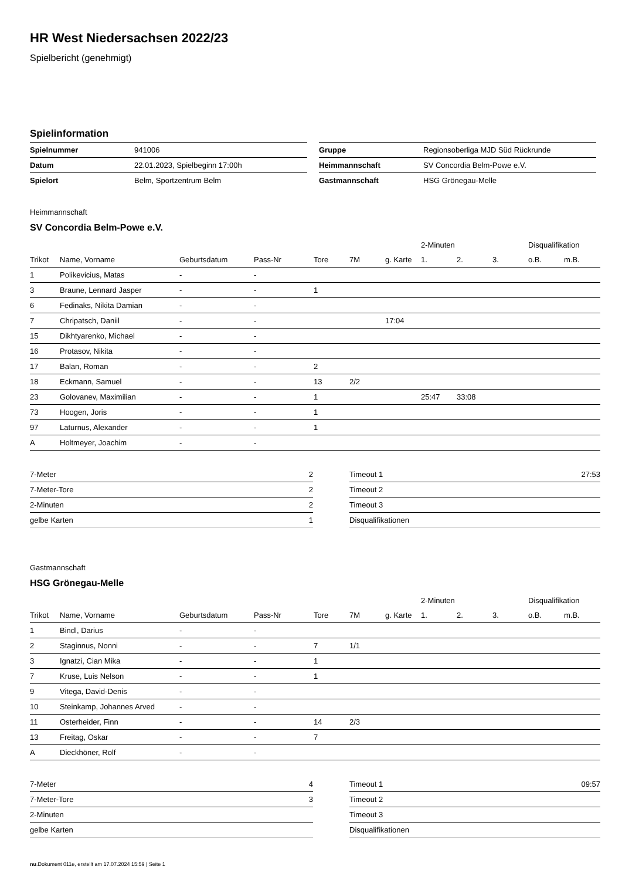HR West Niedersachsen 2022/23
Spielbericht (genehmigt)
Spielinformation
| Spielnummer | 941006 |
| Datum | 22.01.2023, Spielbeginn 17:00h |
| Spielort | Belm, Sportzentrum Belm |
| Gruppe | Regionsoberliga MJD Süd Rückrunde |
| Heimmannschaft | SV Concordia Belm-Powe e.V. |
| Gastmannschaft | HSG Grönegau-Melle |
Heimmannschaft
SV Concordia Belm-Powe e.V.
| | | | | | | | 2-Minuten | | | Disqualifikation | |
| --- | --- | --- | --- | --- | --- | --- | --- | --- | --- | --- | --- |
| Trikot | Name, Vorname | Geburtsdatum | Pass-Nr | Tore | 7M | g. Karte | 1. | 2. | 3. | o.B. | m.B. |
| 1 | Polikevicius, Matas | - | - | | | | | | | | |
| 3 | Braune, Lennard Jasper | - | - | 1 | | | | | | | |
| 6 | Fedinaks, Nikita Damian | - | - | | | | | | | | |
| 7 | Chripatsch, Daniil | - | - | | | 17:04 | | | | | |
| 15 | Dikhtyarenko, Michael | - | - | | | | | | | | |
| 16 | Protasov, Nikita | - | - | | | | | | | | |
| 17 | Balan, Roman | - | - | 2 | | | | | | | |
| 18 | Eckmann, Samuel | - | - | 13 | 2/2 | | | | | | |
| 23 | Golovanev, Maximilian | - | - | 1 | | | 25:47 | 33:08 | | | |
| 73 | Hoogen, Joris | - | - | 1 | | | | | | | |
| 97 | Laturnus, Alexander | - | - | 1 | | | | | | | |
| A | Holtmeyer, Joachim | - | - | | | | | | | | |
| 7-Meter | 2 |
| 7-Meter-Tore | 2 |
| 2-Minuten | 2 |
| gelbe Karten | 1 |
| Timeout 1 | 27:53 |
| Timeout 2 | |
| Timeout 3 | |
| Disqualifikationen | |
Gastmannschaft
HSG Grönegau-Melle
| | | | | | | | 2-Minuten | | | Disqualifikation | |
| --- | --- | --- | --- | --- | --- | --- | --- | --- | --- | --- | --- |
| Trikot | Name, Vorname | Geburtsdatum | Pass-Nr | Tore | 7M | g. Karte | 1. | 2. | 3. | o.B. | m.B. |
| 1 | Bindl, Darius | - | - | | | | | | | | |
| 2 | Staginnus, Nonni | - | - | 7 | 1/1 | | | | | | |
| 3 | Ignatzi, Cian Mika | - | - | 1 | | | | | | | |
| 7 | Kruse, Luis Nelson | - | - | 1 | | | | | | | |
| 9 | Vitega, David-Denis | - | - | | | | | | | | |
| 10 | Steinkamp, Johannes Arved | - | - | | | | | | | | |
| 11 | Osterheider, Finn | - | - | 14 | 2/3 | | | | | | |
| 13 | Freitag, Oskar | - | - | 7 | | | | | | | |
| A | Dieckhöner, Rolf | - | - | | | | | | | | |
| 7-Meter | 4 |
| 7-Meter-Tore | 3 |
| 2-Minuten | |
| gelbe Karten | |
| Timeout 1 | 09:57 |
| Timeout 2 | |
| Timeout 3 | |
| Disqualifikationen | |
nu.Dokument 011e, erstellt am 17.07.2024 15:59 | Seite 1